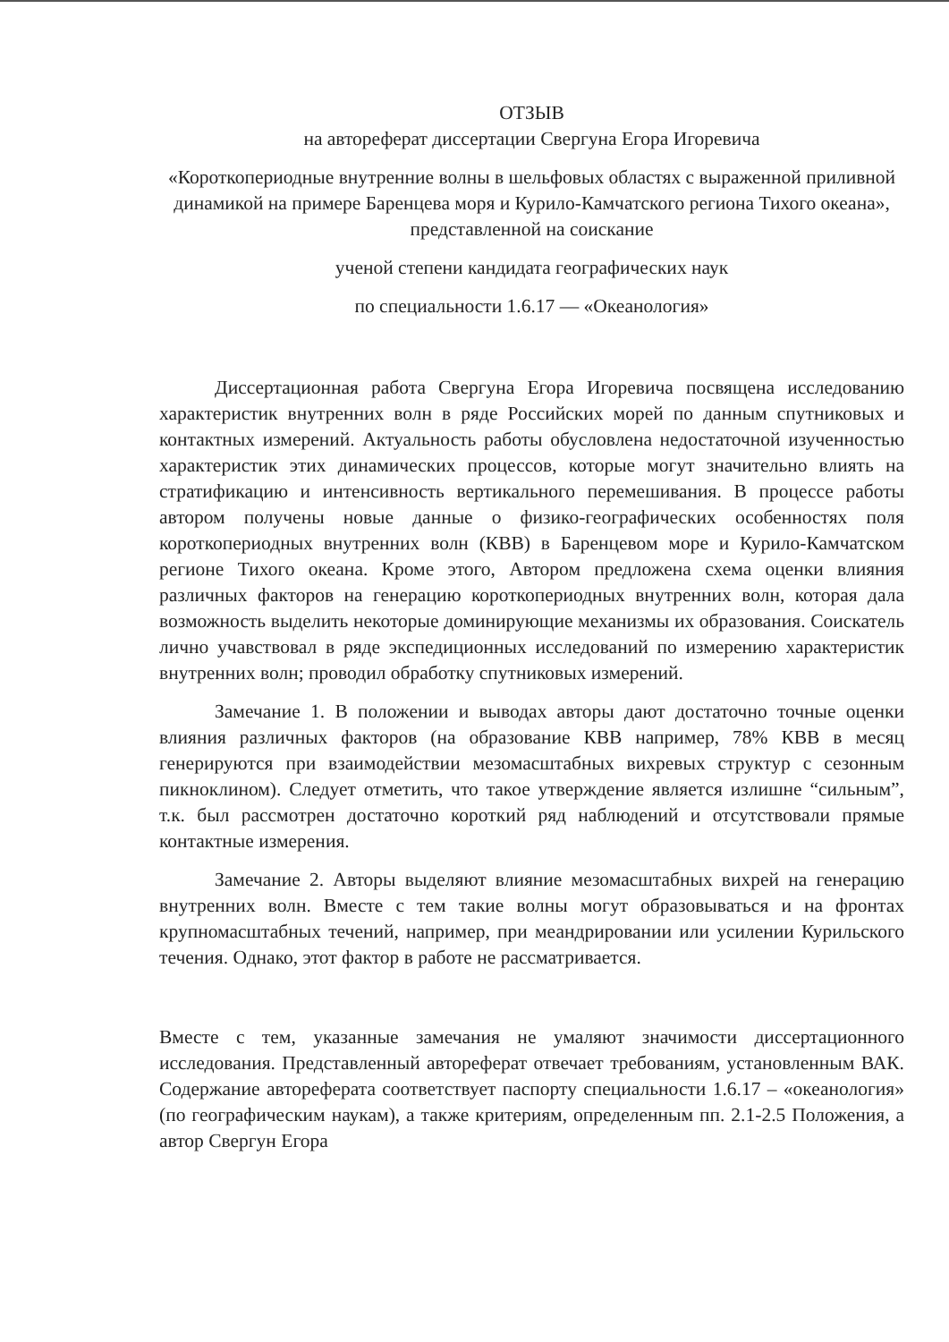ОТЗЫВ
на автореферат диссертации Свергуна Егора Игоревича
«Короткопериодные внутренние волны в шельфовых областях с выраженной приливной динамикой на примере Баренцева моря и Курило-Камчатского региона Тихого океана», представленной на соискание
ученой степени кандидата географических наук
по специальности 1.6.17 — «Океанология»
Диссертационная работа Свергуна Егора Игоревича посвящена исследованию характеристик внутренних волн в ряде Российских морей по данным спутниковых и контактных измерений. Актуальность работы обусловлена недостаточной изученностью характеристик этих динамических процессов, которые могут значительно влиять на стратификацию и интенсивность вертикального перемешивания. В процессе работы автором получены новые данные о физико-географических особенностях поля короткопериодных внутренних волн (КВВ) в Баренцевом море и Курило-Камчатском регионе Тихого океана. Кроме этого, Автором предложена схема оценки влияния различных факторов на генерацию короткопериодных внутренних волн, которая дала возможность выделить некоторые доминирующие механизмы их образования. Соискатель лично учавствовал в ряде экспедиционных исследований по измерению характеристик внутренних волн; проводил обработку спутниковых измерений.
Замечание 1. В положении и выводах авторы дают достаточно точные оценки влияния различных факторов (на образование КВВ например, 78% КВВ в месяц генерируются при взаимодействии мезомасштабных вихревых структур с сезонным пикноклином). Следует отметить, что такое утверждение является излишне “сильным”, т.к. был рассмотрен достаточно короткий ряд наблюдений и отсутствовали прямые контактные измерения.
Замечание 2. Авторы выделяют влияние мезомасштабных вихрей на генерацию внутренних волн. Вместе с тем такие волны могут образовываться и на фронтах крупномасштабных течений, например, при меандрировании или усилении Курильского течения. Однако, этот фактор в работе не рассматривается.
Вместе с тем, указанные замечания не умаляют значимости диссертационного исследования. Представленный автореферат отвечает требованиям, установленным ВАК. Содержание автореферата соответствует паспорту специальности 1.6.17 – «океанология» (по географическим наукам), а также критериям, определенным пп. 2.1-2.5 Положения, а автор Свергун Егора